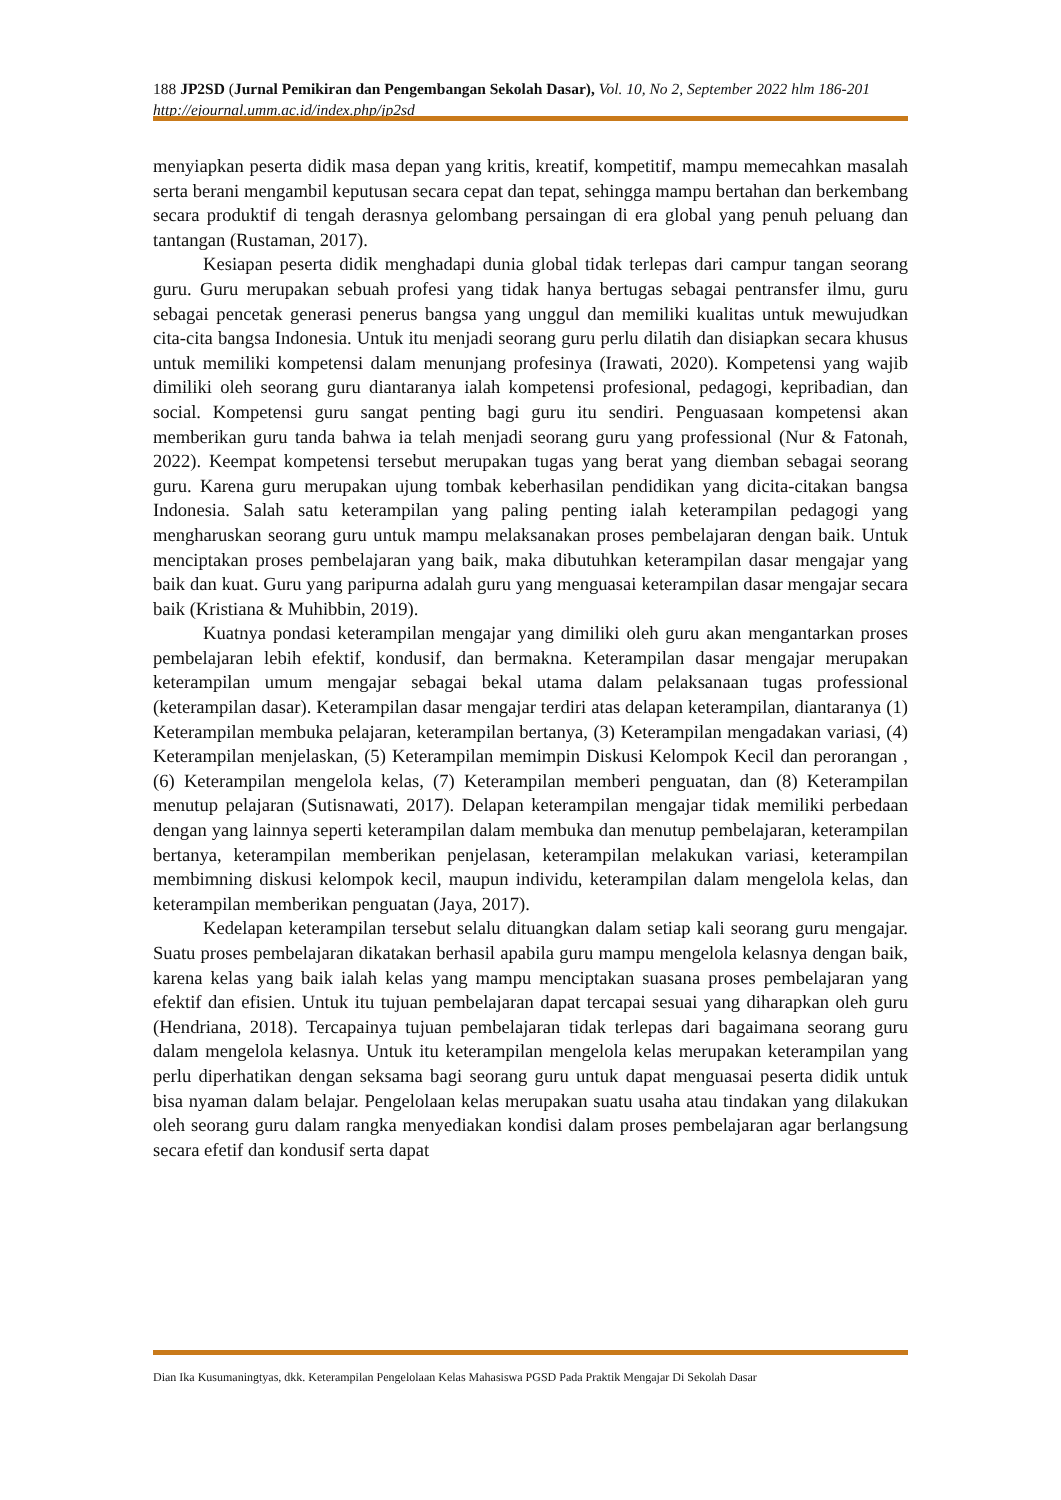188 JP2SD (Jurnal Pemikiran dan Pengembangan Sekolah Dasar), Vol. 10, No 2, September 2022 hlm 186-201
http://ejournal.umm.ac.id/index.php/jp2sd
menyiapkan peserta didik masa depan yang kritis, kreatif, kompetitif, mampu memecahkan masalah serta berani mengambil keputusan secara cepat dan tepat, sehingga mampu bertahan dan berkembang secara produktif di tengah derasnya gelombang persaingan di era global yang penuh peluang dan tantangan (Rustaman, 2017).
Kesiapan peserta didik menghadapi dunia global tidak terlepas dari campur tangan seorang guru. Guru merupakan sebuah profesi yang tidak hanya bertugas sebagai pentransfer ilmu, guru sebagai pencetak generasi penerus bangsa yang unggul dan memiliki kualitas untuk mewujudkan cita-cita bangsa Indonesia. Untuk itu menjadi seorang guru perlu dilatih dan disiapkan secara khusus untuk memiliki kompetensi dalam menunjang profesinya (Irawati, 2020). Kompetensi yang wajib dimiliki oleh seorang guru diantaranya ialah kompetensi profesional, pedagogi, kepribadian, dan social. Kompetensi guru sangat penting bagi guru itu sendiri. Penguasaan kompetensi akan memberikan guru tanda bahwa ia telah menjadi seorang guru yang professional (Nur & Fatonah, 2022). Keempat kompetensi tersebut merupakan tugas yang berat yang diemban sebagai seorang guru. Karena guru merupakan ujung tombak keberhasilan pendidikan yang dicita-citakan bangsa Indonesia. Salah satu keterampilan yang paling penting ialah keterampilan pedagogi yang mengharuskan seorang guru untuk mampu melaksanakan proses pembelajaran dengan baik. Untuk menciptakan proses pembelajaran yang baik, maka dibutuhkan keterampilan dasar mengajar yang baik dan kuat. Guru yang paripurna adalah guru yang menguasai keterampilan dasar mengajar secara baik (Kristiana & Muhibbin, 2019).
Kuatnya pondasi keterampilan mengajar yang dimiliki oleh guru akan mengantarkan proses pembelajaran lebih efektif, kondusif, dan bermakna. Keterampilan dasar mengajar merupakan keterampilan umum mengajar sebagai bekal utama dalam pelaksanaan tugas professional (keterampilan dasar). Keterampilan dasar mengajar terdiri atas delapan keterampilan, diantaranya (1) Keterampilan membuka pelajaran, keterampilan bertanya, (3) Keterampilan mengadakan variasi, (4) Keterampilan menjelaskan, (5) Keterampilan memimpin Diskusi Kelompok Kecil dan perorangan , (6) Keterampilan mengelola kelas, (7) Keterampilan memberi penguatan, dan (8) Keterampilan menutup pelajaran (Sutisnawati, 2017). Delapan keterampilan mengajar tidak memiliki perbedaan dengan yang lainnya seperti keterampilan dalam membuka dan menutup pembelajaran, keterampilan bertanya, keterampilan memberikan penjelasan, keterampilan melakukan variasi, keterampilan membimning diskusi kelompok kecil, maupun individu, keterampilan dalam mengelola kelas, dan keterampilan memberikan penguatan (Jaya, 2017).
Kedelapan keterampilan tersebut selalu dituangkan dalam setiap kali seorang guru mengajar. Suatu proses pembelajaran dikatakan berhasil apabila guru mampu mengelola kelasnya dengan baik, karena kelas yang baik ialah kelas yang mampu menciptakan suasana proses pembelajaran yang efektif dan efisien. Untuk itu tujuan pembelajaran dapat tercapai sesuai yang diharapkan oleh guru (Hendriana, 2018). Tercapainya tujuan pembelajaran tidak terlepas dari bagaimana seorang guru dalam mengelola kelasnya. Untuk itu keterampilan mengelola kelas merupakan keterampilan yang perlu diperhatikan dengan seksama bagi seorang guru untuk dapat menguasai peserta didik untuk bisa nyaman dalam belajar. Pengelolaan kelas merupakan suatu usaha atau tindakan yang dilakukan oleh seorang guru dalam rangka menyediakan kondisi dalam proses pembelajaran agar berlangsung secara efetif dan kondusif serta dapat
Dian Ika Kusumaningtyas, dkk. Keterampilan Pengelolaan Kelas Mahasiswa PGSD Pada Praktik Mengajar Di Sekolah Dasar